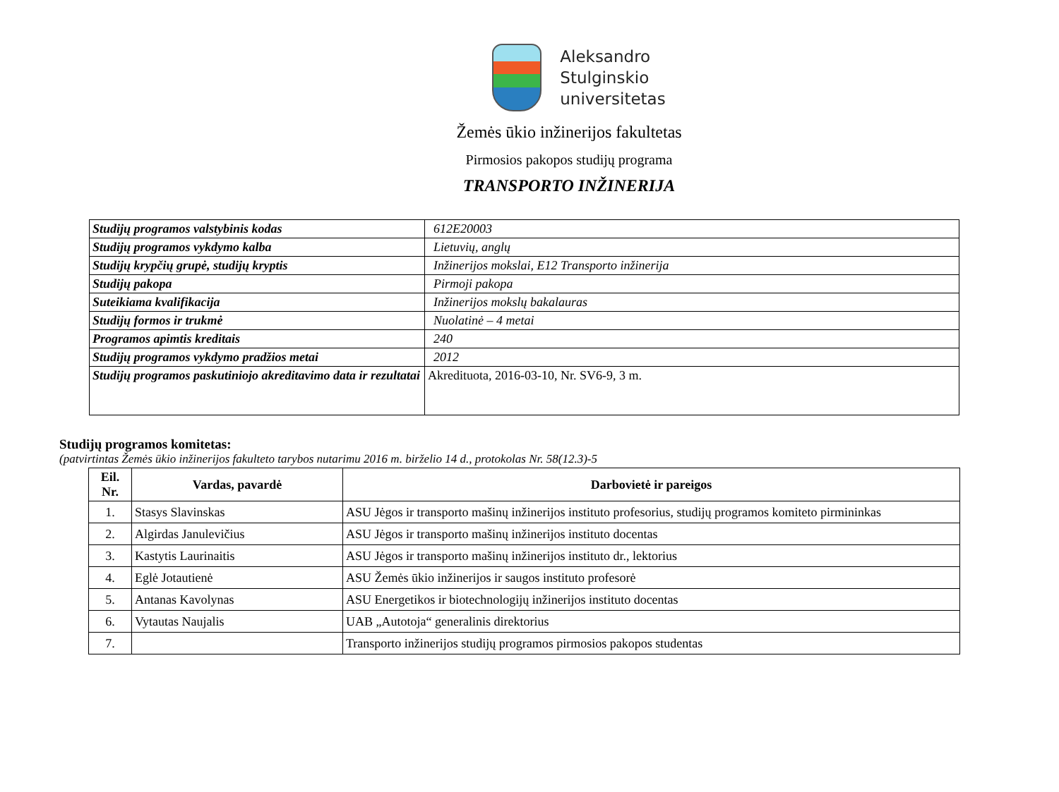Aleksandro
Stulginskio
universitetas
Žemės ūkio inžinerijos fakultetas
Pirmosios pakopos studijų programa
TRANSPORTO INŽINERIJA
| Studijų programos valstybinis kodas | 612E20003 |
| Studijų programos vykdymo kalba | Lietuvių, anglų |
| Studijų krypčių grupė, studijų kryptis | Inžinerijos mokslai, E12 Transporto inžinerija |
| Studijų pakopa | Pirmoji pakopa |
| Suteikiama kvalifikacija | Inžinerijos mokslų bakalauras |
| Studijų formos ir trukmė | Nuolatinė – 4 metai |
| Programos apimtis kreditais | 240 |
| Studijų programos vykdymo pradžios metai | 2012 |
| Studijų programos paskutiniojo akreditavimo data ir rezultatai | Akredituota, 2016-03-10, Nr. SV6-9, 3 m. |
Studijų programos komitetas:
(patvirtintas Žemės ūkio inžinerijos fakulteto tarybos nutarimu 2016 m. birželio 14 d., protokolas Nr. 58(12.3)-5
| Eil. Nr. | Vardas, pavardė | Darbovietė ir pareigos |
| --- | --- | --- |
| 1. | Stasys Slavinskas | ASU Jėgos ir transporto mašinų inžinerijos instituto profesorius, studijų programos komiteto pirmininkas |
| 2. | Algirdas Janulevičius | ASU Jėgos ir transporto mašinų inžinerijos instituto docentas |
| 3. | Kastytis Laurinaitis | ASU Jėgos ir transporto mašinų inžinerijos instituto dr., lektorius |
| 4. | Eglė Jotautienė | ASU Žemės ūkio inžinerijos ir saugos instituto profesorė |
| 5. | Antanas Kavolynas | ASU Energetikos ir biotechnologijų inžinerijos instituto docentas |
| 6. | Vytautas Naujalis | UAB „Autotoja“ generalinis direktorius |
| 7. | | Transporto inžinerijos studijų programos pirmosios pakopos studentas |